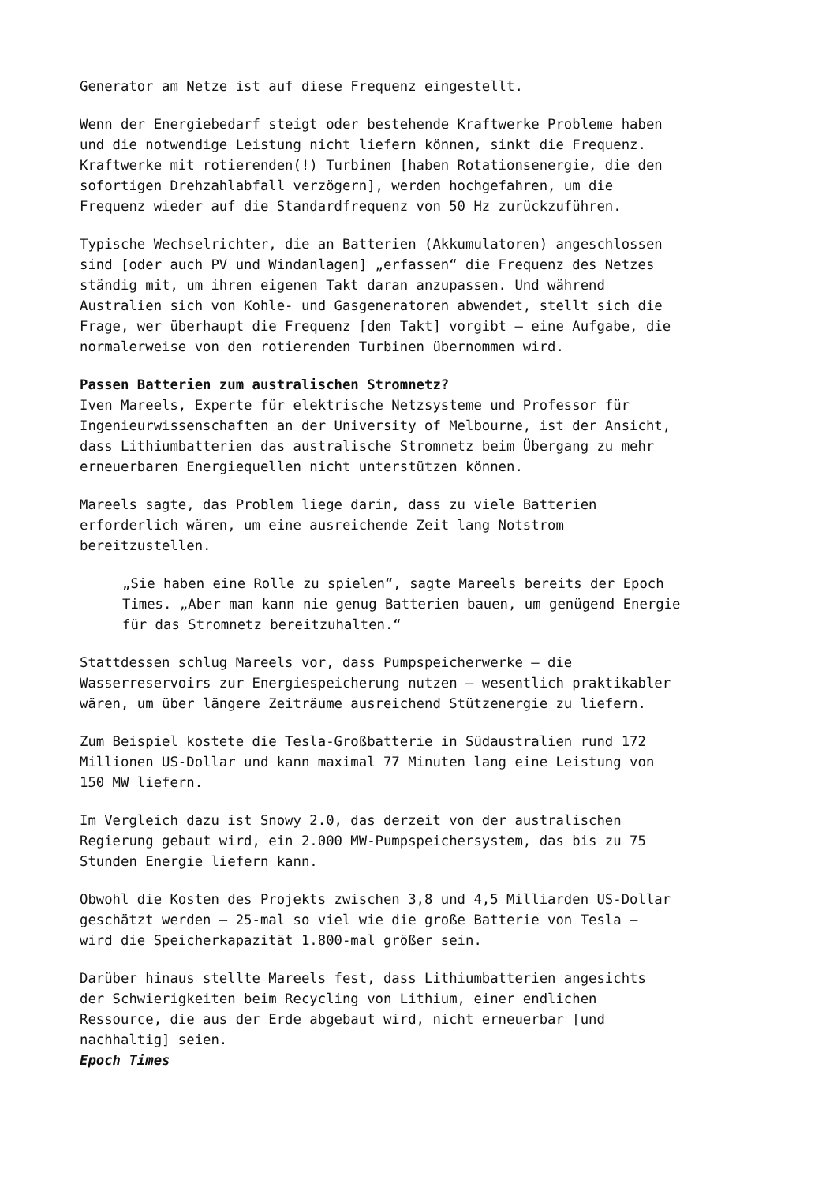Generator am Netze ist auf diese Frequenz eingestellt.
Wenn der Energiebedarf steigt oder bestehende Kraftwerke Probleme haben und die notwendige Leistung nicht liefern können, sinkt die Frequenz. Kraftwerke mit rotierenden(!) Turbinen [haben Rotationsenergie, die den sofortigen Drehzahlabfall verzögern], werden hochgefahren, um die Frequenz wieder auf die Standardfrequenz von 50 Hz zurückzuführen.
Typische Wechselrichter, die an Batterien (Akkumulatoren) angeschlossen sind [oder auch PV und Windanlagen] „erfassen“ die Frequenz des Netzes ständig mit, um ihren eigenen Takt daran anzupassen. Und während Australien sich von Kohle- und Gasgeneratoren abwendet, stellt sich die Frage, wer überhaupt die Frequenz [den Takt] vorgibt – eine Aufgabe, die normalerweise von den rotierenden Turbinen übernommen wird.
Passen Batterien zum australischen Stromnetz?
Iven Mareels, Experte für elektrische Netzsysteme und Professor für Ingenieurwissenschaften an der University of Melbourne, ist der Ansicht, dass Lithiumbatterien das australische Stromnetz beim Übergang zu mehr erneuerbaren Energiequellen nicht unterstützen können.
Mareels sagte, das Problem liege darin, dass zu viele Batterien erforderlich wären, um eine ausreichende Zeit lang Notstrom bereitzustellen.
„Sie haben eine Rolle zu spielen“, sagte Mareels bereits der Epoch Times. „Aber man kann nie genug Batterien bauen, um genügend Energie für das Stromnetz bereitzuhalten.“
Stattdessen schlug Mareels vor, dass Pumpspeicherwerke – die Wasserreservoirs zur Energiespeicherung nutzen – wesentlich praktikabler wären, um über längere Zeiträume ausreichend Stützenergie zu liefern.
Zum Beispiel kostete die Tesla-Großbatterie in Südaustralien rund 172 Millionen US-Dollar und kann maximal 77 Minuten lang eine Leistung von 150 MW liefern.
Im Vergleich dazu ist Snowy 2.0, das derzeit von der australischen Regierung gebaut wird, ein 2.000 MW-Pumpspeichersystem, das bis zu 75 Stunden Energie liefern kann.
Obwohl die Kosten des Projekts zwischen 3,8 und 4,5 Milliarden US-Dollar geschätzt werden – 25-mal so viel wie die große Batterie von Tesla – wird die Speicherkapazität 1.800-mal größer sein.
Darüber hinaus stellte Mareels fest, dass Lithiumbatterien angesichts der Schwierigkeiten beim Recycling von Lithium, einer endlichen Ressource, die aus der Erde abgebaut wird, nicht erneuerbar [und nachhaltig] seien.
Epoch Times